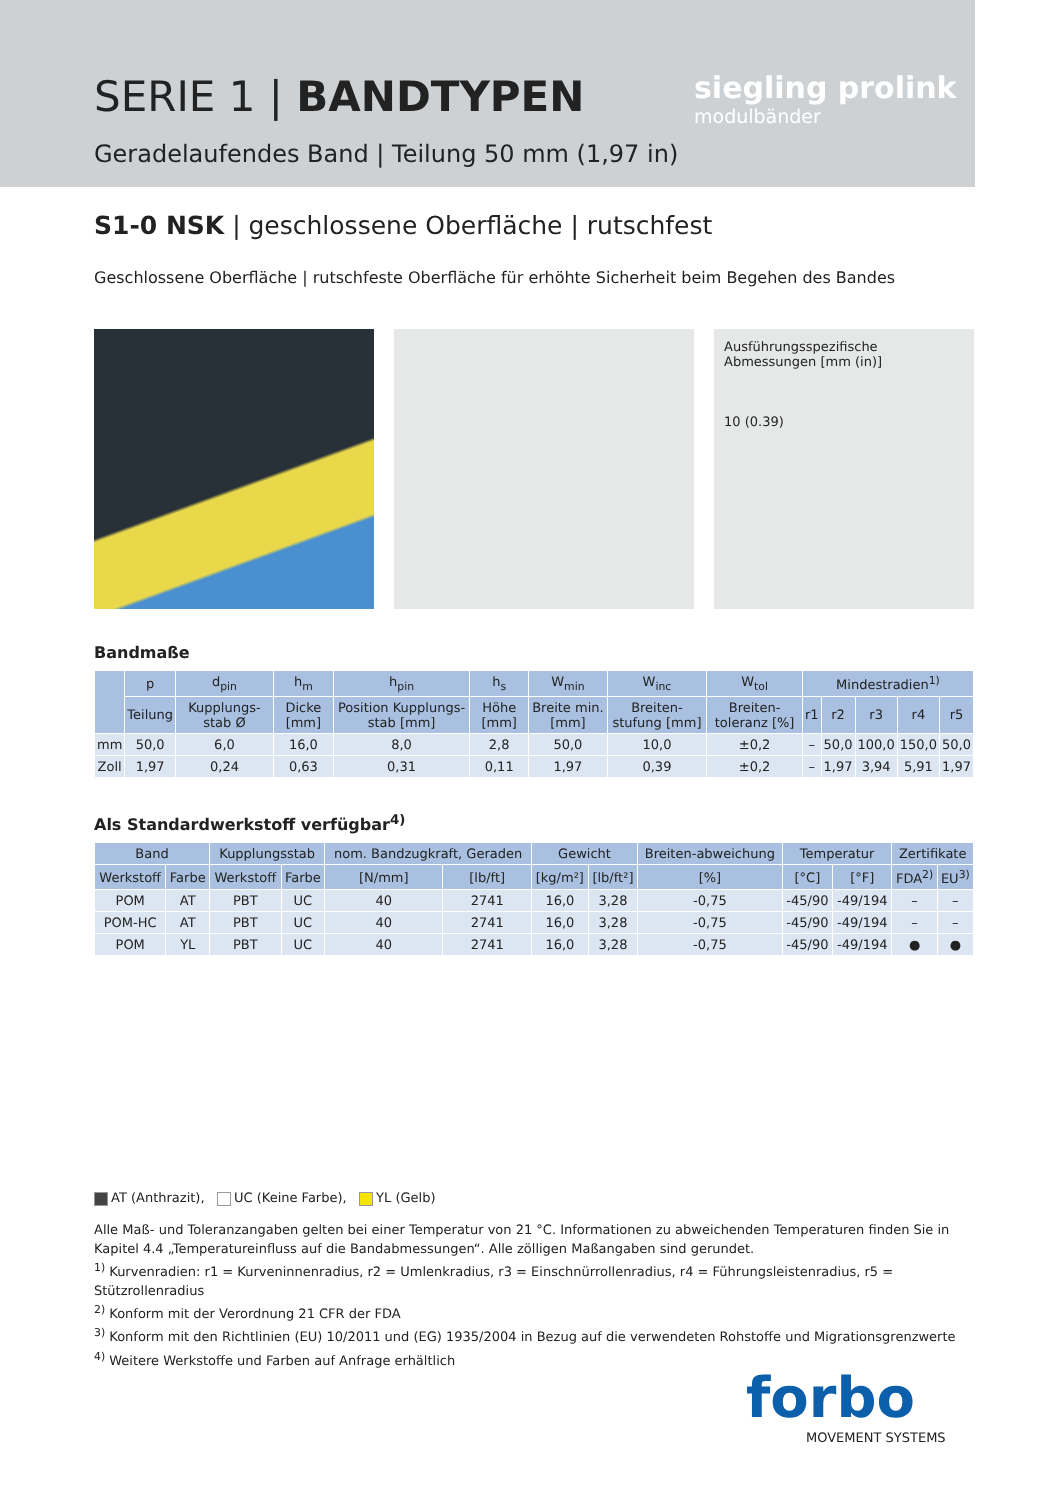SERIE 1 | BANDTYPEN
Geradelaufendes Band | Teilung 50 mm (1,97 in)
siegling prolink
modulbänder
S1-0 NSK | geschlossene Oberfläche | rutschfest
Geschlossene Oberfläche | rutschfeste Oberfläche für erhöhte Sicherheit beim Begehen des Bandes
Ausführungsspezifische Abmessungen [mm (in)]
10 (0.39)
Bandmaße
| | p | d<sub>pin</sub> | h<sub>m</sub> | h<sub>pin</sub> | h<sub>s</sub> | W<sub>min</sub> | W<sub>inc</sub> | W<sub>tol</sub> | Mindestradien<sup>1)</sup> | | | | |
| --- | --- | --- | --- | --- | --- | --- | --- | --- | --- | --- | --- | --- | --- |
| | Teilung | Kupplungs-stab Ø | Dicke [mm] | Position Kupplungs-stab [mm] | Höhe [mm] | Breite min. [mm] | Breiten-stufung [mm] | Breiten-toleranz [%] | r1 | r2 | r3 | r4 | r5 |
| mm | 50,0 | 6,0 | 16,0 | 8,0 | 2,8 | 50,0 | 10,0 | ±0,2 | – | 50,0 | 100,0 | 150,0 | 50,0 |
| Zoll | 1,97 | 0,24 | 0,63 | 0,31 | 0,11 | 1,97 | 0,39 | ±0,2 | – | 1,97 | 3,94 | 5,91 | 1,97 |
Als Standardwerkstoff verfügbar<sup>4)</sup>
| Band | | Kupplungsstab | | nom. Bandzugkraft, Geraden | | Gewicht | | Breiten-abweichung | Temperatur | | Zertifikate | |
| --- | --- | --- | --- | --- | --- | --- | --- | --- | --- | --- | --- | --- |
| Werkstoff | Farbe | Werkstoff | Farbe | [N/mm] | [lb/ft] | [kg/m²] | [lb/ft²] | [%] | [°C] | [°F] | FDA<sup>2)</sup> | EU<sup>3)</sup> |
| POM | AT | PBT | UC | 40 | 2741 | 16,0 | 3,28 | -0,75 | -45/90 | -49/194 | – | – |
| POM-HC | AT | PBT | UC | 40 | 2741 | 16,0 | 3,28 | -0,75 | -45/90 | -49/194 | – | – |
| POM | YL | PBT | UC | 40 | 2741 | 16,0 | 3,28 | -0,75 | -45/90 | -49/194 | ● | ● |
AT (Anthrazit), UC (Keine Farbe), YL (Gelb)
Alle Maß- und Toleranzangaben gelten bei einer Temperatur von 21 °C. Informationen zu abweichenden Temperaturen finden Sie in Kapitel 4.4 „Temperatureinfluss auf die Bandabmessungen“. Alle zölligen Maßangaben sind gerundet.
<sup>1)</sup> Kurvenradien: r1 = Kurveninnenradius, r2 = Umlenkradius, r3 = Einschnürrollenradius, r4 = Führungsleistenradius, r5 = Stützrollenradius
<sup>2)</sup> Konform mit der Verordnung 21 CFR der FDA
<sup>3)</sup> Konform mit den Richtlinien (EU) 10/2011 und (EG) 1935/2004 in Bezug auf die verwendeten Rohstoffe und Migrationsgrenzwerte
<sup>4)</sup> Weitere Werkstoffe und Farben auf Anfrage erhältlich
forbo
MOVEMENT SYSTEMS